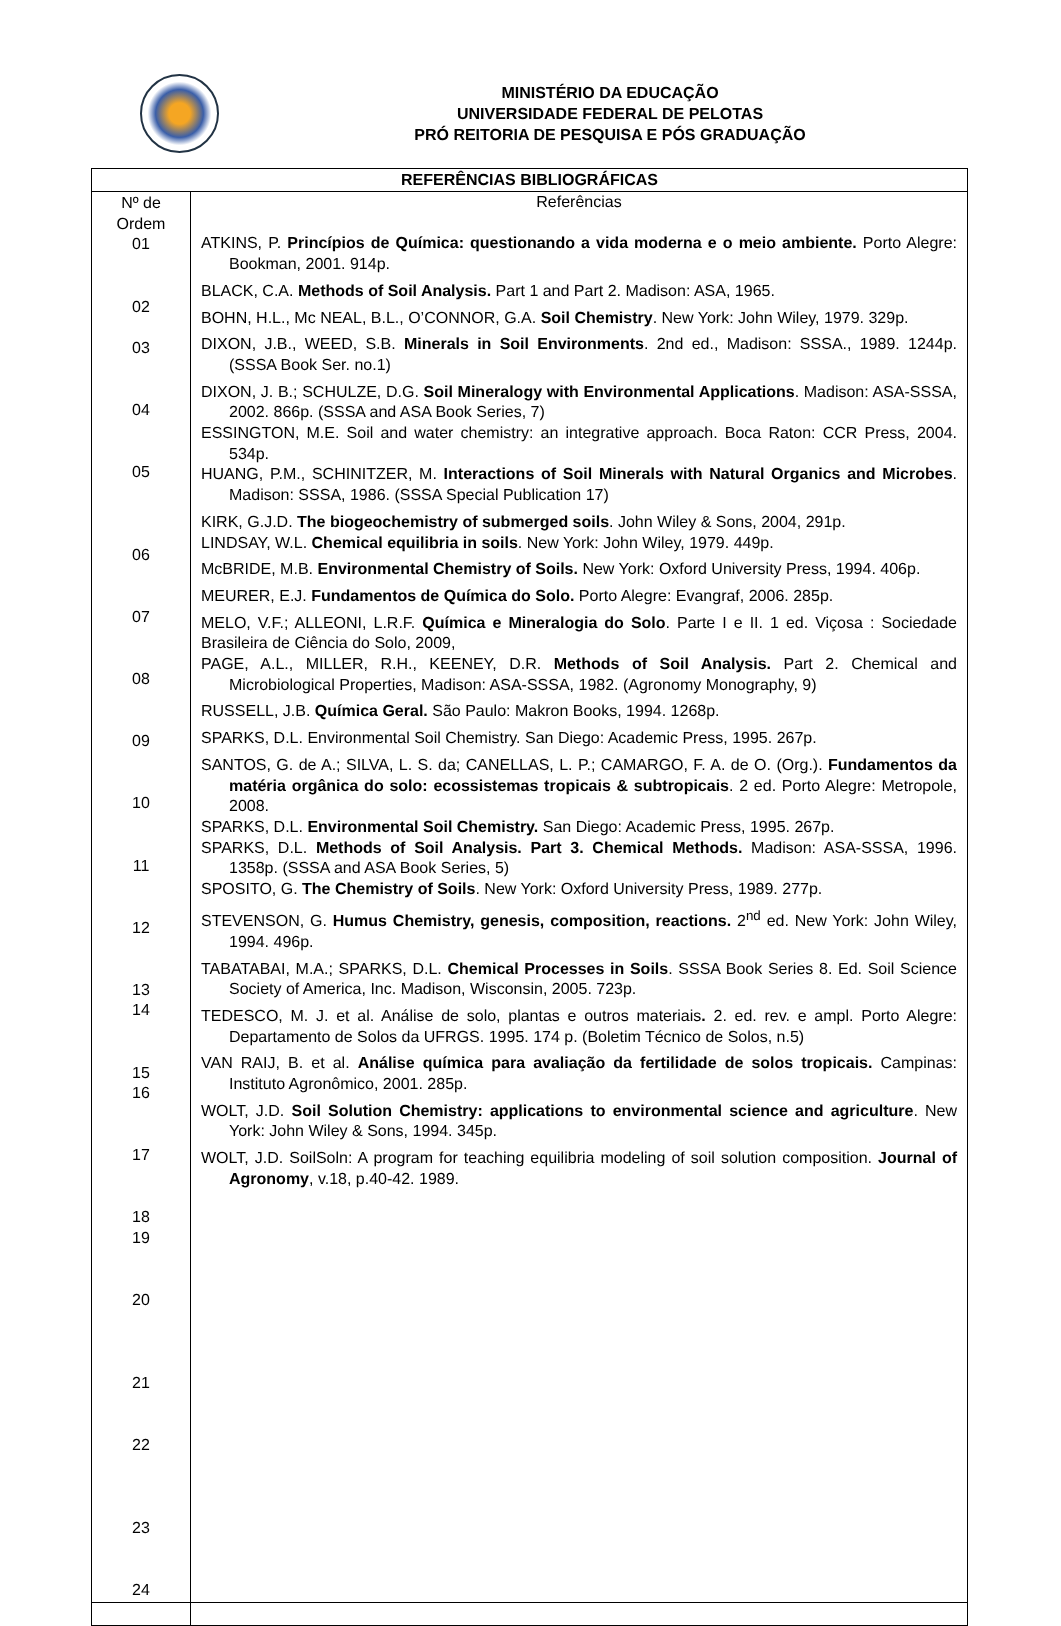MINISTÉRIO DA EDUCAÇÃO
UNIVERSIDADE FEDERAL DE PELOTAS
PRÓ REITORIA DE PESQUISA E PÓS GRADUAÇÃO
| REFERÊNCIAS BIBLIOGRÁFICAS | |
| --- | --- |
| Nº de Ordem 01 02 03 04 05 06 07 08 09 10 11 12 13 14 15 16 17 18 19 20 21 22 23 24 | Referências ATKINS, P. Princípios de Química: questionando a vida moderna e o meio ambiente. Porto Alegre: Bookman, 2001. 914p. BLACK, C.A. Methods of Soil Analysis. Part 1 and Part 2. Madison: ASA, 1965. BOHN, H.L., Mc NEAL, B.L., O’CONNOR, G.A. Soil Chemistry . New York: John Wiley, 1979. 329p. DIXON, J.B., WEED, S.B. Minerals in Soil Environments . 2nd ed., Madison: SSSA., 1989. 1244p. (SSSA Book Ser. no.1) DIXON, J. B.; SCHULZE, D.G. Soil Mineralogy with Environmental Applications . Madison: ASA-SSSA, 2002. 866p. (SSSA and ASA Book Series, 7) ESSINGTON, M.E. Soil and water chemistry: an integrative approach. Boca Raton: CCR Press, 2004. 534p. HUANG, P.M., SCHINITZER, M. Interactions of Soil Minerals with Natural Organics and Microbes . Madison: SSSA, 1986. (SSSA Special Publication 17) KIRK, G.J.D. The biogeochemistry of submerged soils . John Wiley & Sons, 2004, 291p. LINDSAY, W.L. Chemical equilibria in soils . New York: John Wiley, 1979. 449p. McBRIDE, M.B. Environmental Chemistry of Soils. New York: Oxford University Press, 1994. 406p. MEURER, E.J. Fundamentos de Química do Solo. Porto Alegre: Evangraf, 2006. 285p. MELO, V.F.; ALLEONI, L.R.F. Química e Mineralogia do Solo . Parte I e II. 1 ed. Viçosa : Sociedade Brasileira de Ciência do Solo, 2009, PAGE, A.L., MILLER, R.H., KEENEY, D.R. Methods of Soil Analysis. Part 2. Chemical and Microbiological Properties, Madison: ASA-SSSA, 1982. (Agronomy Monography, 9) RUSSELL, J.B. Química Geral. São Paulo: Makron Books, 1994. 1268p. SPARKS, D.L. Environmental Soil Chemistry. San Diego: Academic Press, 1995. 267p. SANTOS, G. de A.; SILVA, L. S. da; CANELLAS, L. P.; CAMARGO, F. A. de O. (Org.). Fundamentos da matéria orgânica do solo: ecossistemas tropicais & subtropicais . 2 ed. Porto Alegre: Metropole, 2008. SPARKS, D.L. Environmental Soil Chemistry. San Diego: Academic Press, 1995. 267p. SPARKS, D.L. Methods of Soil Analysis. Part 3. Chemical Methods. Madison: ASA-SSSA, 1996. 1358p. (SSSA and ASA Book Series, 5) SPOSITO, G. The Chemistry of Soils . New York: Oxford University Press, 1989. 277p. STEVENSON, G. Humus Chemistry, genesis, composition, reactions. 2<sup>nd</sup> ed. New York: John Wiley, 1994. 496p. TABATABAI, M.A.; SPARKS, D.L. Chemical Processes in Soils . SSSA Book Series 8. Ed. Soil Science Society of America, Inc. Madison, Wisconsin, 2005. 723p. TEDESCO, M. J. et al. Análise de solo, plantas e outros materiais . 2. ed. rev. e ampl. Porto Alegre: Departamento de Solos da UFRGS. 1995. 174 p. (Boletim Técnico de Solos, n.5) VAN RAIJ, B. et al. Análise química para avaliação da fertilidade de solos tropicais. Campinas: Instituto Agronômico, 2001. 285p. WOLT, J.D. Soil Solution Chemistry: applications to environmental science and agriculture . New York: John Wiley & Sons, 1994. 345p. WOLT, J.D. SoilSoln: A program for teaching equilibria modeling of soil solution composition. Journal of Agronomy , v.18, p.40-42. 1989. |